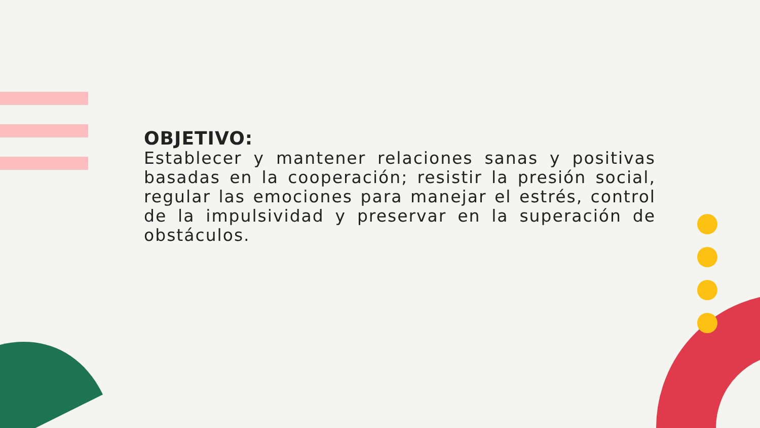OBJETIVO:
Establecer y mantener relaciones sanas y positivas basadas en la cooperación; resistir la presión social, regular las emociones para manejar el estrés, control de la impulsividad y preservar en la superación de obstáculos.